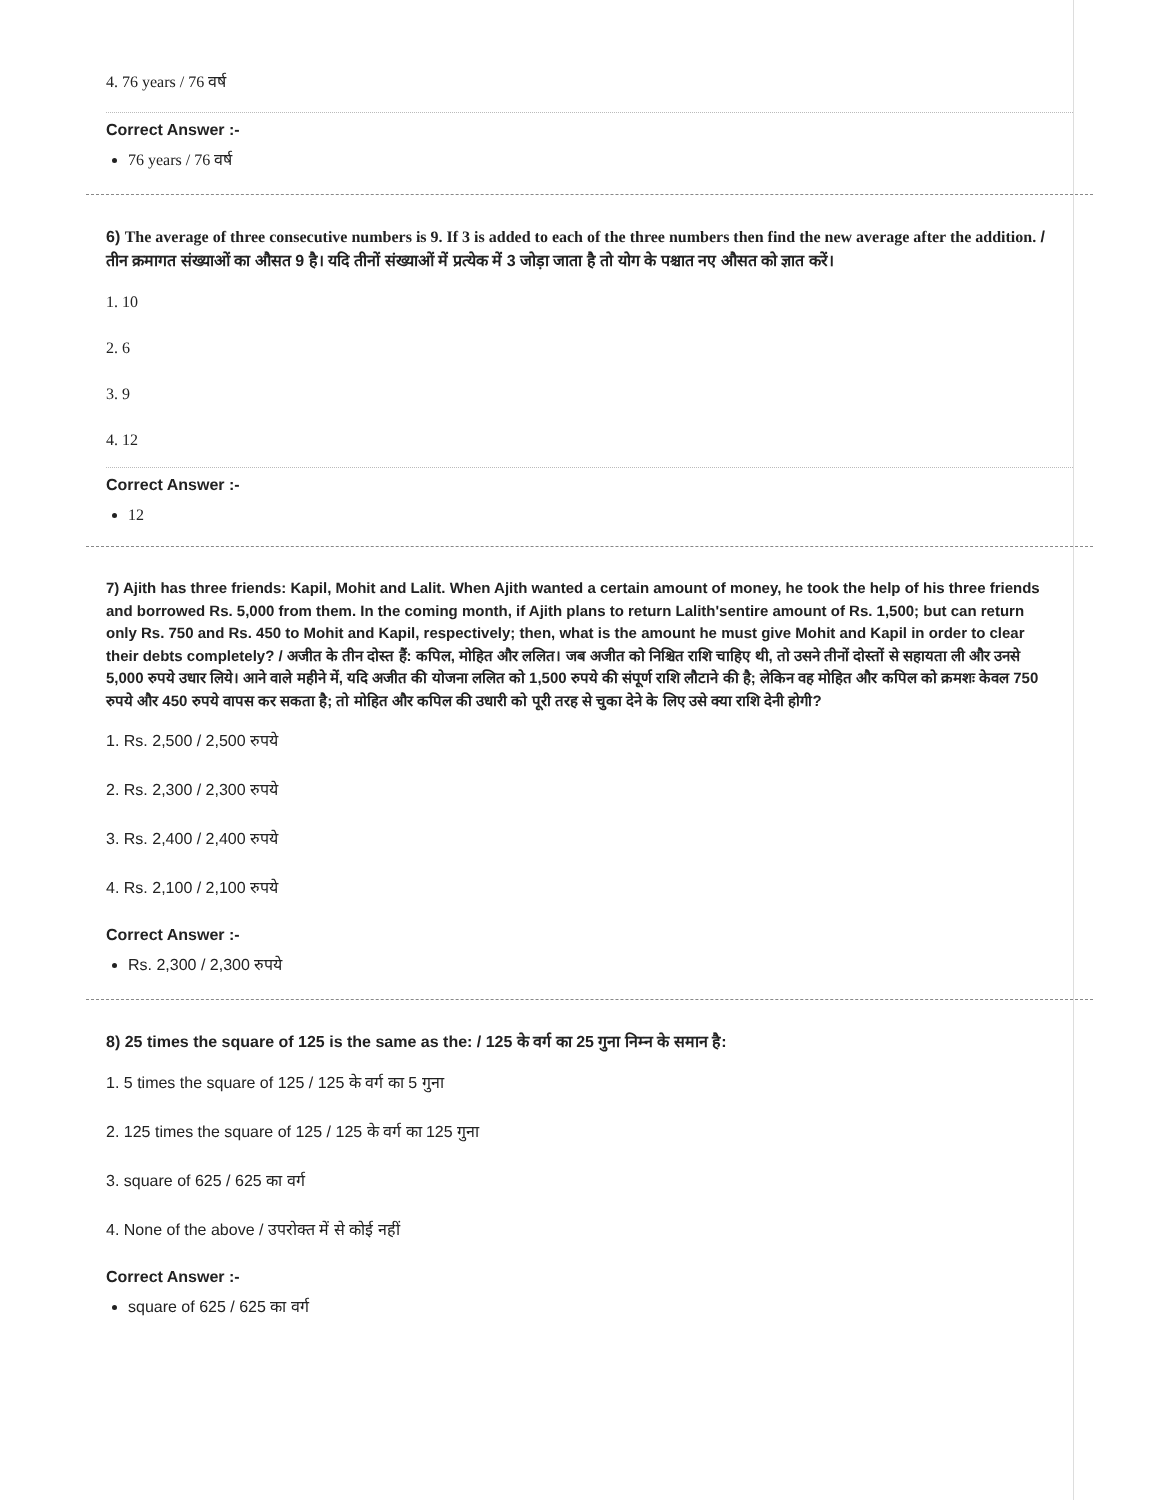4. 76 years / 76 वर्ष
Correct Answer :-
76 years / 76 वर्ष
6) The average of three consecutive numbers is 9. If 3 is added to each of the three numbers then find the new average after the addition. / तीन क्रमागत संख्याओं का औसत 9 है। यदि तीनों संख्याओं में प्रत्येक में 3 जोड़ा जाता है तो योग के पश्चात नए औसत को ज्ञात करें।
1. 10
2. 6
3. 9
4. 12
Correct Answer :-
12
7) Ajith has three friends: Kapil, Mohit and Lalit. When Ajith wanted a certain amount of money, he took the help of his three friends and borrowed Rs. 5,000 from them. In the coming month, if Ajith plans to return Lalith'sentire amount of Rs. 1,500; but can return only Rs. 750 and Rs. 450 to Mohit and Kapil, respectively; then, what is the amount he must give Mohit and Kapil in order to clear their debts completely? / अजीत के तीन दोस्त हैं: कपिल, मोहित और ललित। जब अजीत को निश्चित राशि चाहिए थी, तो उसने तीनों दोस्तों से सहायता ली और उनसे 5,000 रुपये उधार लिये। आने वाले महीने में, यदि अजीत की योजना ललित को 1,500 रुपये की संपूर्ण राशि लौटाने की है; लेकिन वह मोहित और कपिल को क्रमशः केवल 750 रुपये और 450 रुपये वापस कर सकता है; तो मोहित और कपिल की उधारी को पूरी तरह से चुका देने के लिए उसे क्या राशि देनी होगी?
1. Rs. 2,500 / 2,500 रुपये
2. Rs. 2,300 / 2,300 रुपये
3. Rs. 2,400 / 2,400 रुपये
4. Rs. 2,100 / 2,100 रुपये
Correct Answer :-
Rs. 2,300 / 2,300 रुपये
8) 25 times the square of 125 is the same as the: / 125 के वर्ग का 25 गुना निम्न के समान है:
1. 5 times the square of 125 / 125 के वर्ग का 5 गुना
2. 125 times the square of 125 / 125 के वर्ग का 125 गुना
3. square of 625 / 625 का वर्ग
4. None of the above / उपरोक्त में से कोई नहीं
Correct Answer :-
square of 625 / 625 का वर्ग